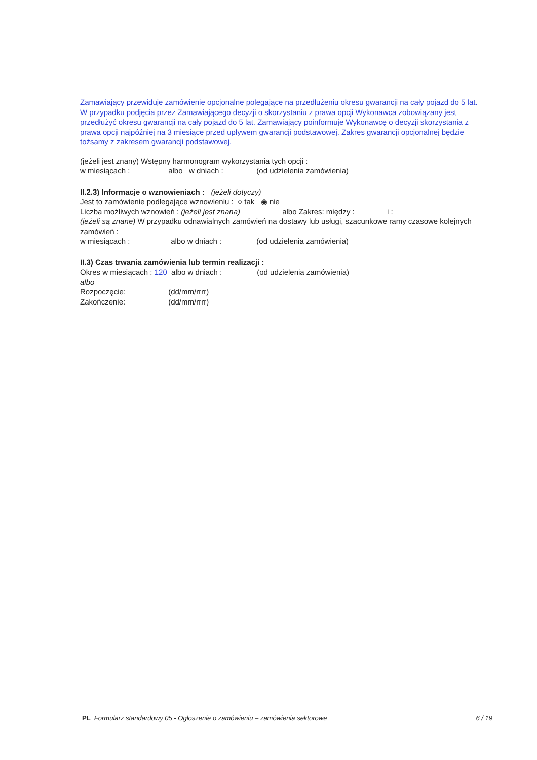Zamawiający przewiduje zamówienie opcjonalne polegające na przedłużeniu okresu gwarancji na cały pojazd do 5 lat. W przypadku podjęcia przez Zamawiającego decyzji o skorzystaniu z prawa opcji Wykonawca zobowiązany jest przedłużyć okresu gwarancji na cały pojazd do 5 lat. Zamawiający poinformuje Wykonawcę o decyzji skorzystania z prawa opcji najpóźniej na 3 miesiące przed upływem gwarancji podstawowej. Zakres gwarancji opcjonalnej będzie tożsamy z zakresem gwarancji podstawowej.
(jeżeli jest znany) Wstępny harmonogram wykorzystania tych opcji :
w miesiącach : albo w dniach : (od udzielenia zamówienia)
II.2.3) Informacje o wznowieniach : (jeżeli dotyczy)
Jest to zamówienie podlegające wznowieniu : ○ tak ◉ nie
Liczba możliwych wznowień : (jeżeli jest znana) albo Zakres: między : i :
(jeżeli są znane) W przypadku odnawialnych zamówień na dostawy lub usługi, szacunkowe ramy czasowe kolejnych zamówień :
w miesiącach : albo w dniach : (od udzielenia zamówienia)
II.3) Czas trwania zamówienia lub termin realizacji :
Okres w miesiącach : 120 albo w dniach : (od udzielenia zamówienia)
albo
Rozpoczęcie: (dd/mm/rrrr)
Zakończenie: (dd/mm/rrrr)
PL Formularz standardowy 05 - Ogłoszenie o zamówieniu – zamówienia sektorowe 6 / 19